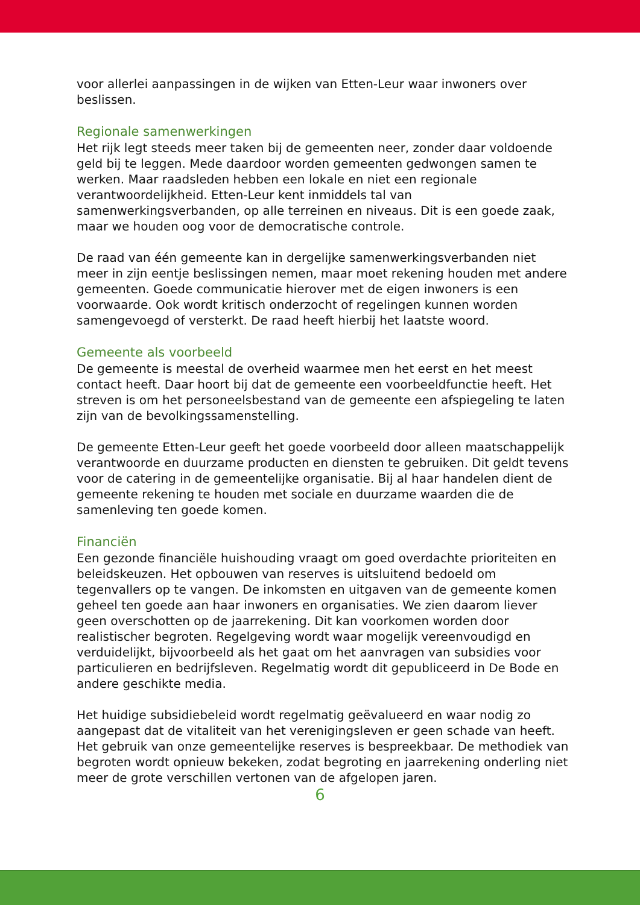voor allerlei aanpassingen in de wijken van Etten-Leur waar inwoners over beslissen.
Regionale samenwerkingen
Het rijk legt steeds meer taken bij de gemeenten neer, zonder daar voldoende geld bij te leggen. Mede daardoor worden gemeenten gedwongen samen te werken. Maar raadsleden hebben een lokale en niet een regionale verantwoordelijkheid. Etten-Leur kent inmiddels tal van samenwerkingsverbanden, op alle terreinen en niveaus. Dit is een goede zaak, maar we houden oog voor de democratische controle.
De raad van één gemeente kan in dergelijke samenwerkingsverbanden niet meer in zijn eentje beslissingen nemen, maar moet rekening houden met andere gemeenten. Goede communicatie hierover met de eigen inwoners is een voorwaarde. Ook wordt kritisch onderzocht of regelingen kunnen worden samengevoegd of versterkt. De raad heeft hierbij het laatste woord.
Gemeente als voorbeeld
De gemeente is meestal de overheid waarmee men het eerst en het meest contact heeft. Daar hoort bij dat de gemeente een voorbeeldfunctie heeft. Het streven is om het personeelsbestand van de gemeente een afspiegeling te laten zijn van de bevolkingssamenstelling.
De gemeente Etten-Leur geeft het goede voorbeeld door alleen maatschappelijk verantwoorde en duurzame producten en diensten te gebruiken. Dit geldt tevens voor de catering in de gemeentelijke organisatie. Bij al haar handelen dient de gemeente rekening te houden met sociale en duurzame waarden die de samenleving ten goede komen.
Financiën
Een gezonde financiële huishouding vraagt om goed overdachte prioriteiten en beleidskeuzen. Het opbouwen van reserves is uitsluitend bedoeld om tegenvallers op te vangen. De inkomsten en uitgaven van de gemeente komen geheel ten goede aan haar inwoners en organisaties. We zien daarom liever geen overschotten op de jaarrekening. Dit kan voorkomen worden door realistischer begroten. Regelgeving wordt waar mogelijk vereenvoudigd en verduidelijkt, bijvoorbeeld als het gaat om het aanvragen van subsidies voor particulieren en bedrijfsleven. Regelmatig wordt dit gepubliceerd in De Bode en andere geschikte media.
Het huidige subsidiebeleid wordt regelmatig geëvalueerd en waar nodig zo aangepast dat de vitaliteit van het verenigingsleven er geen schade van heeft. Het gebruik van onze gemeentelijke reserves is bespreekbaar. De methodiek van begroten wordt opnieuw bekeken, zodat begroting en jaarrekening onderling niet meer de grote verschillen vertonen van de afgelopen jaren.
6